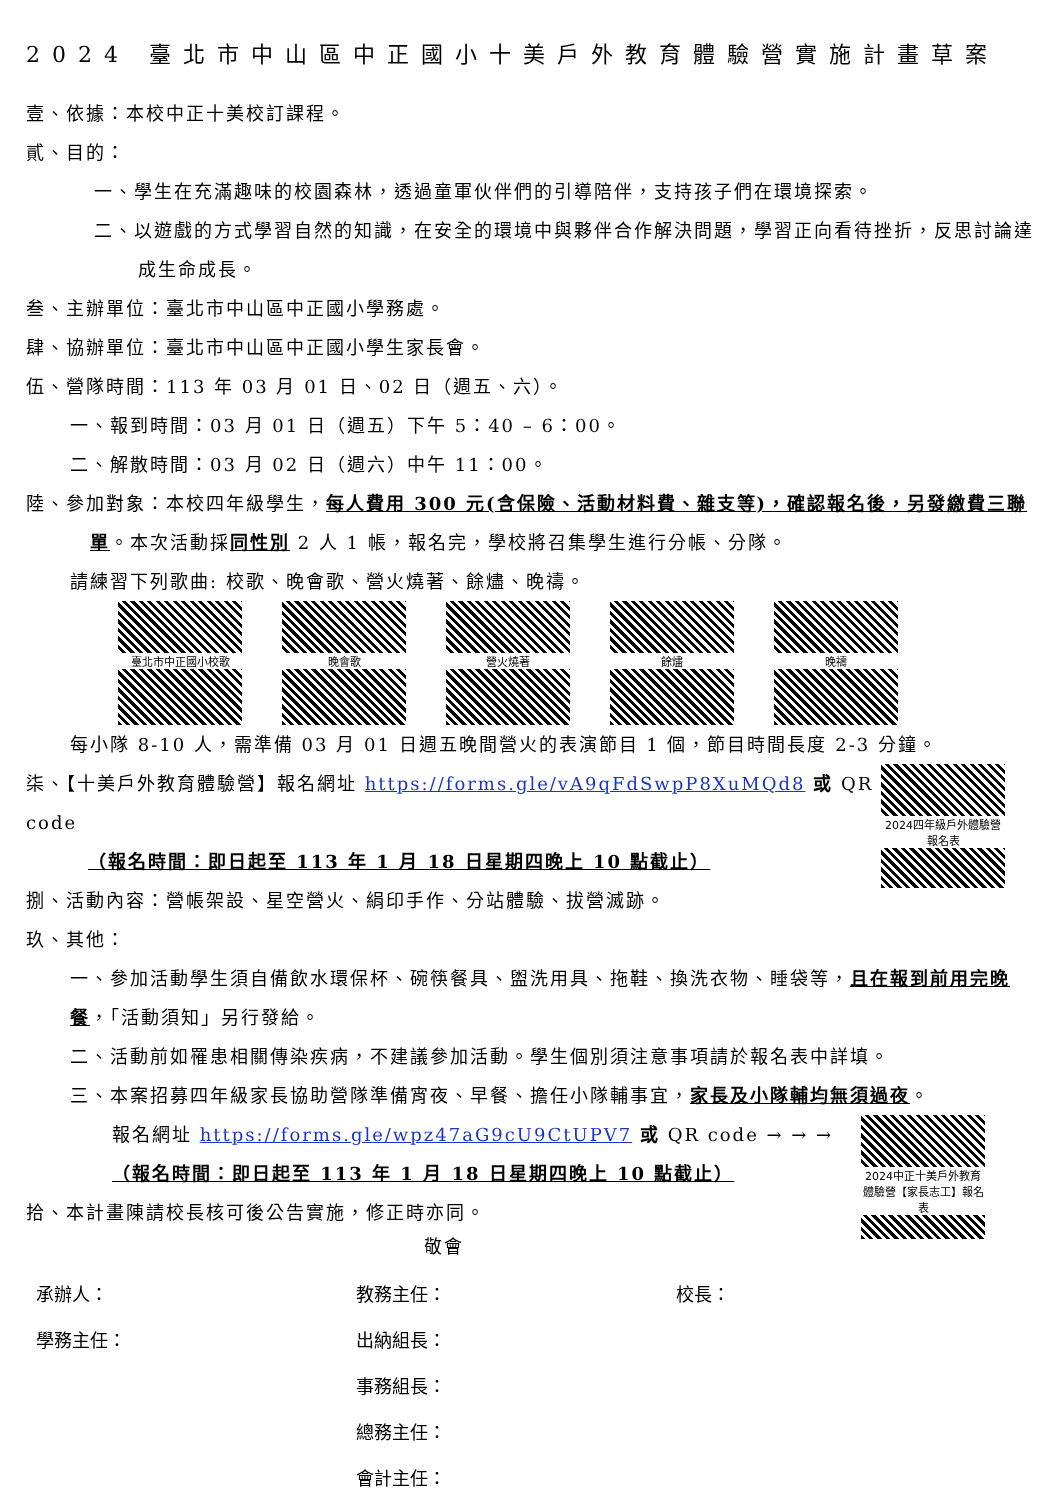2024 臺北市中山區中正國小十美戶外教育體驗營實施計畫草案
壹、依據：本校中正十美校訂課程。
貳、目的：
一、學生在充滿趣味的校園森林，透過童軍伙伴們的引導陪伴，支持孩子們在環境探索。
二、以遊戲的方式學習自然的知識，在安全的環境中與夥伴合作解決問題，學習正向看待挫折，反思討論達成生命成長。
叁、主辦單位：臺北市中山區中正國小學務處。
肆、協辦單位：臺北市中山區中正國小學生家長會。
伍、營隊時間：113 年 03 月 01 日、02 日（週五、六）。
一、報到時間：03 月 01 日（週五）下午 5：40 – 6：00。
二、解散時間：03 月 02 日（週六）中午 11：00。
陸、參加對象：本校四年級學生，每人費用 300 元(含保險、活動材料費、雜支等)，確認報名後，另發繳費三聯單。本次活動採同性別 2 人 1 帳，報名完，學校將召集學生進行分帳、分隊。
請練習下列歌曲: 校歌、晚會歌、營火燒著、餘燼、晚禱。
臺北市中正國小校歌
晚會歌
營火燒著
餘燼
晚禱
每小隊 8-10 人，需準備 03 月 01 日週五晚間營火的表演節目 1 個，節目時間長度 2-3 分鐘。
2024四年級戶外體驗營報名表
柒、【十美戶外教育體驗營】報名網址 https://forms.gle/vA9qFdSwpP8XuMQd8 或 QR code
（報名時間：即日起至 113 年 1 月 18 日星期四晚上 10 點截止）
捌、活動內容：營帳架設、星空營火、絹印手作、分站體驗、拔營滅跡。
玖、其他：
一、參加活動學生須自備飲水環保杯、碗筷餐具、盥洗用具、拖鞋、換洗衣物、睡袋等，且在報到前用完晚餐，「活動須知」另行發給。
二、活動前如罹患相關傳染疾病，不建議參加活動。學生個別須注意事項請於報名表中詳填。
三、本案招募四年級家長協助營隊準備宵夜、早餐、擔任小隊輔事宜，家長及小隊輔均無須過夜。
2024中正十美戶外教育體驗營【家長志工】報名表
報名網址 https://forms.gle/wpz47aG9cU9CtUPV7 或 QR code → → →
（報名時間：即日起至 113 年 1 月 18 日星期四晚上 10 點截止）
拾、本計畫陳請校長核可後公告實施，修正時亦同。
敬會
承辦人： 教務主任： 校長：
學務主任： 出納組長：
事務組長：
總務主任：
會計主任：